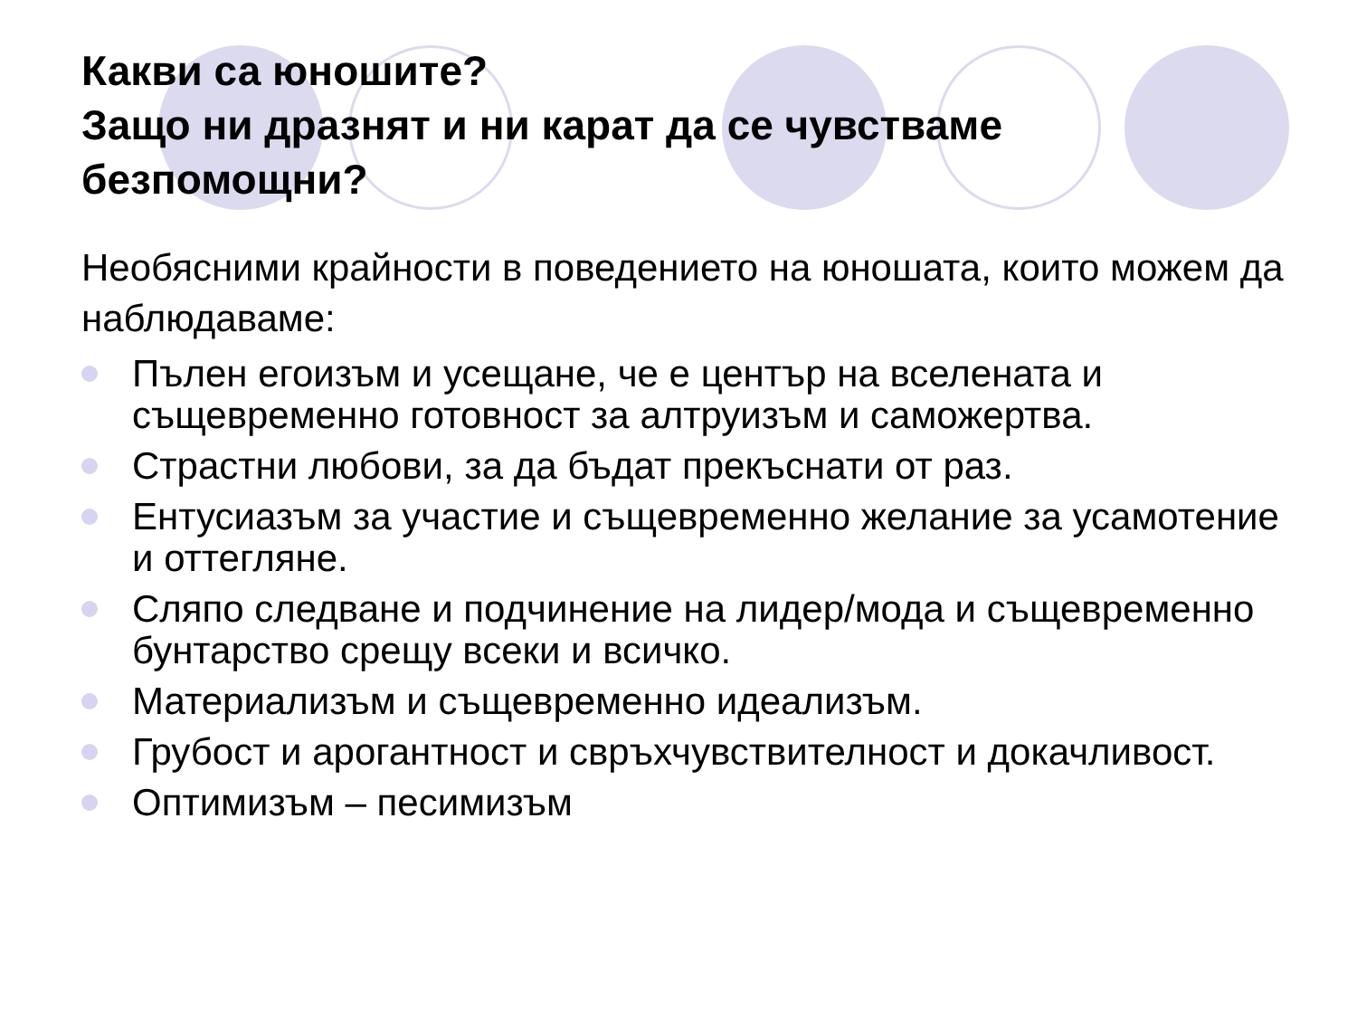Какви са юношите?
Защо ни дразнят и ни карат да се чувстваме безпомощни?
Необясними крайности в поведението на юношата, които можем да наблюдаваме:
Пълен егоизъм и усещане, че е център на вселената и същевременно готовност за алтруизъм и саможертва.
Страстни любови, за да бъдат прекъснати от раз.
Ентусиазъм за участие и същевременно желание за усамотение и оттегляне.
Сляпо следване и подчинение на лидер/мода и същевременно бунтарство срещу всеки и всичко.
Материализъм и същевременно идеализъм.
Грубост и арогантност и свръхчувствителност и докачливост.
Оптимизъм – песимизъм